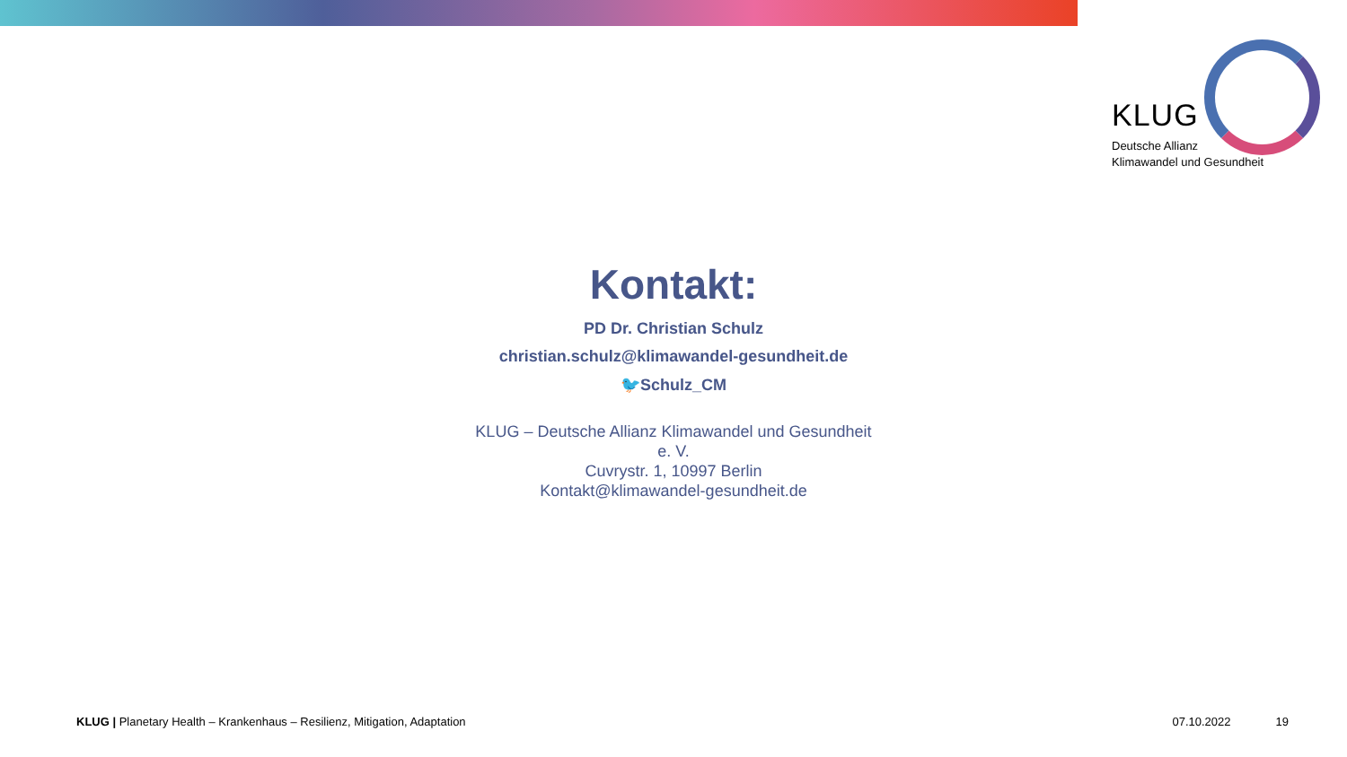KLUG
Deutsche Allianz
Klimawandel und Gesundheit
Kontakt:
PD Dr. Christian Schulz
christian.schulz@klimawandel-gesundheit.de
🐦Schulz_CM
KLUG – Deutsche Allianz Klimawandel und Gesundheit
e. V.
Cuvrystr. 1, 10997 Berlin
Kontakt@klimawandel-gesundheit.de
KLUG | Planetary Health – Krankenhaus – Resilienz, Mitigation, Adaptation 07.10.2022 19